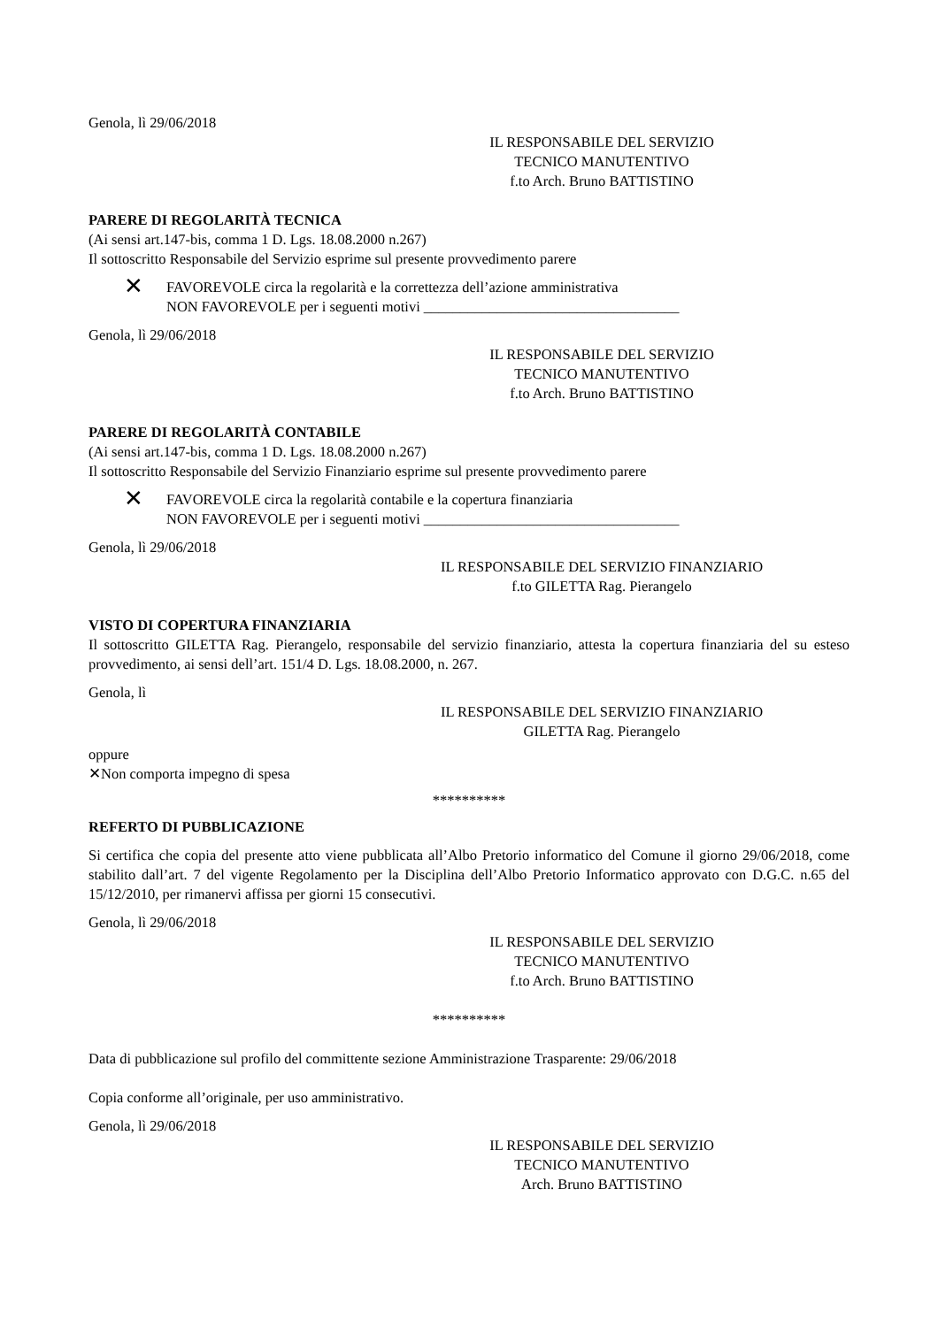Genola, lì 29/06/2018
IL RESPONSABILE DEL SERVIZIO
TECNICO MANUTENTIVO
f.to Arch. Bruno BATTISTINO
PARERE DI REGOLARITÀ TECNICA
(Ai sensi art.147-bis, comma 1 D. Lgs. 18.08.2000 n.267)
Il sottoscritto Responsabile del Servizio esprime sul presente provvedimento parere
✕ FAVOREVOLE circa la regolarità e la correttezza dell’azione amministrativa
NON FAVOREVOLE per i seguenti motivi ___________________________________
Genola, lì 29/06/2018
IL RESPONSABILE DEL SERVIZIO
TECNICO MANUTENTIVO
f.to Arch. Bruno BATTISTINO
PARERE DI REGOLARITÀ CONTABILE
(Ai sensi art.147-bis, comma 1 D. Lgs. 18.08.2000 n.267)
Il sottoscritto Responsabile del Servizio Finanziario esprime sul presente provvedimento parere
✕ FAVOREVOLE circa la regolarità contabile e la copertura finanziaria
NON FAVOREVOLE per i seguenti motivi ___________________________________
Genola, lì 29/06/2018
IL RESPONSABILE DEL SERVIZIO FINANZIARIO
f.to GILETTA Rag. Pierangelo
VISTO DI COPERTURA FINANZIARIA
Il sottoscritto GILETTA Rag. Pierangelo, responsabile del servizio finanziario, attesta la copertura finanziaria del su esteso provvedimento, ai sensi dell’art. 151/4 D. Lgs. 18.08.2000, n. 267.
Genola, lì
IL RESPONSABILE DEL SERVIZIO FINANZIARIO
GILETTA Rag. Pierangelo
oppure
✕Non comporta impegno di spesa
**********
REFERTO DI PUBBLICAZIONE
Si certifica che copia del presente atto viene pubblicata all’Albo Pretorio informatico del Comune il giorno 29/06/2018, come stabilito dall’art. 7 del vigente Regolamento per la Disciplina dell’Albo Pretorio Informatico approvato con D.G.C. n.65 del 15/12/2010, per rimanervi affissa per giorni 15 consecutivi.
Genola, lì 29/06/2018
IL RESPONSABILE DEL SERVIZIO
TECNICO MANUTENTIVO
f.to Arch. Bruno BATTISTINO
**********
Data di pubblicazione sul profilo del committente sezione Amministrazione Trasparente: 29/06/2018
Copia conforme all’originale, per uso amministrativo.
Genola, lì 29/06/2018
IL RESPONSABILE DEL SERVIZIO
TECNICO MANUTENTIVO
Arch. Bruno BATTISTINO